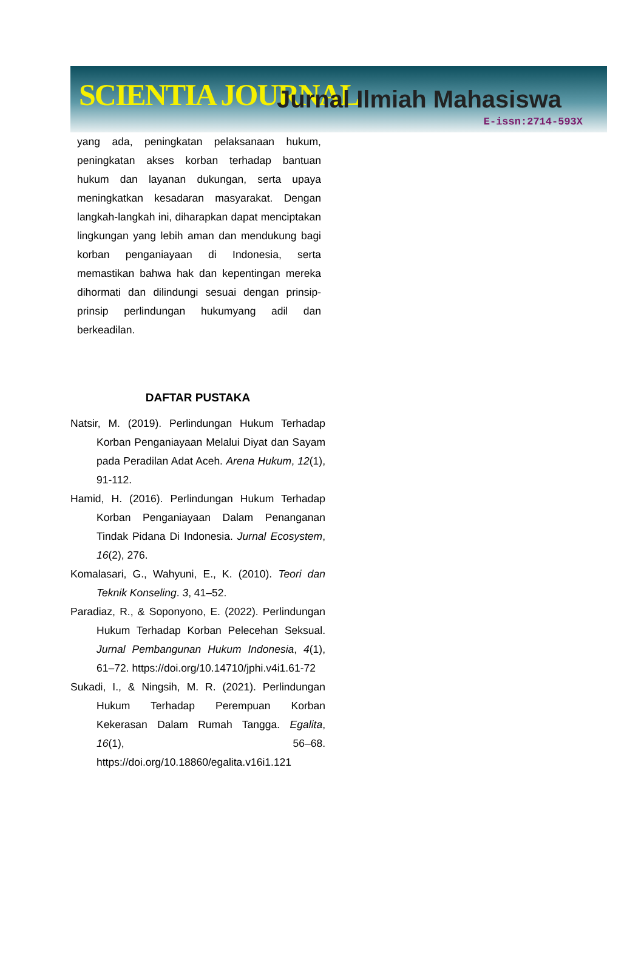SCIENTIA JOURNAL Jurnal Ilmiah Mahasiswa
E-issn:2714-593X
yang ada, peningkatan pelaksanaan hukum, peningkatan akses korban terhadap bantuan hukum dan layanan dukungan, serta upaya meningkatkan kesadaran masyarakat. Dengan langkah-langkah ini, diharapkan dapat menciptakan lingkungan yang lebih aman dan mendukung bagi korban penganiayaan di Indonesia, serta memastikan bahwa hak dan kepentingan mereka dihormati dan dilindungi sesuai dengan prinsip-prinsip perlindungan hukumyang adil dan berkeadilan.
DAFTAR PUSTAKA
Natsir, M. (2019). Perlindungan Hukum Terhadap Korban Penganiayaan Melalui Diyat dan Sayam pada Peradilan Adat Aceh. Arena Hukum, 12(1), 91-112.
Hamid, H. (2016). Perlindungan Hukum Terhadap Korban Penganiayaan Dalam Penanganan Tindak Pidana Di Indonesia. Jurnal Ecosystem, 16(2), 276.
Komalasari, G., Wahyuni, E., K. (2010). Teori dan Teknik Konseling. 3, 41–52.
Paradiaz, R., & Soponyono, E. (2022). Perlindungan Hukum Terhadap Korban Pelecehan Seksual. Jurnal Pembangunan Hukum Indonesia, 4(1), 61–72. https://doi.org/10.14710/jphi.v4i1.61-72
Sukadi, I., & Ningsih, M. R. (2021). Perlindungan Hukum Terhadap Perempuan Korban Kekerasan Dalam Rumah Tangga. Egalita, 16(1), 56–68. https://doi.org/10.18860/egalita.v16i1.121